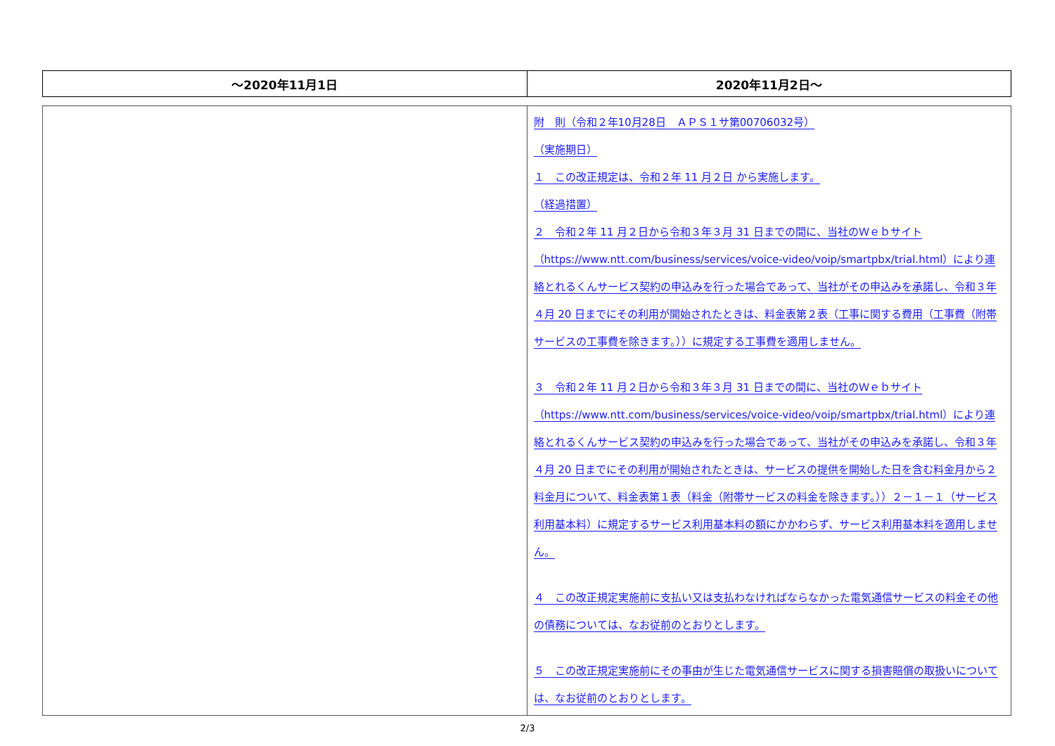| ～2020年11月1日 | 2020年11月2日～ |
| --- | --- |
| | 附 則（令和２年10月28日 ＡＰＳ１サ第00706032号） （実施期日） １ この改正規定は、令和２年 11 月２日 から実施します。 （経過措置） ２ 令和２年 11 月２日から令和３年３月 31 日までの間に、当社のＷｅｂサイト（https://www.ntt.com/business/services/voice-video/voip/smartpbx/trial.html）により連絡とれるくんサービス契約の申込みを行った場合であって、当社がその申込みを承諾し、令和３年４月 20 日までにその利用が開始されたときは、料金表第２表（工事に関する費用（工事費（附帯サービスの工事費を除きます。））に規定する工事費を適用しません。 ３ 令和２年 11 月２日から令和３年３月 31 日までの間に、当社のＷｅｂサイト（https://www.ntt.com/business/services/voice-video/voip/smartpbx/trial.html）により連絡とれるくんサービス契約の申込みを行った場合であって、当社がその申込みを承諾し、令和３年４月 20 日までにその利用が開始されたときは、サービスの提供を開始した日を含む料金月から２料金月について、料金表第１表（料金（附帯サービスの料金を除きます。））２－１－１（サービス利用基本料）に規定するサービス利用基本料の額にかかわらず、サービス利用基本料を適用しません。 ４ この改正規定実施前に支払い又は支払わなければならなかった電気通信サービスの料金その他の債務については、なお従前のとおりとします。 ５ この改正規定実施前にその事由が生じた電気通信サービスに関する損害賠償の取扱いについては、なお従前のとおりとします。 |
2/3